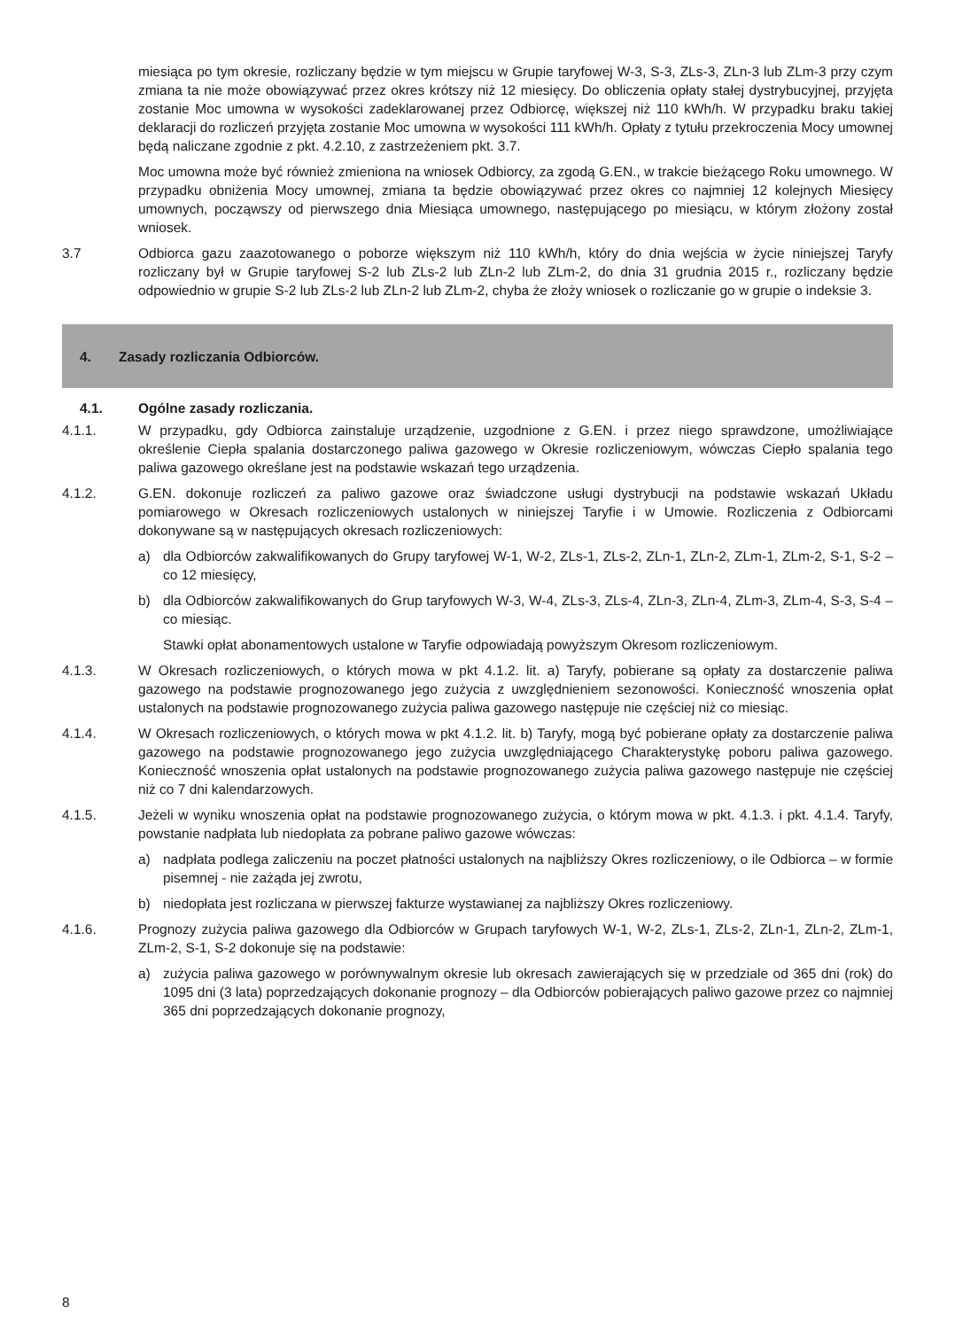miesiąca po tym okresie, rozliczany będzie w tym miejscu w Grupie taryfowej W-3, S-3, ZLs-3, ZLn-3 lub ZLm-3 przy czym zmiana ta nie może obowiązywać przez okres krótszy niż 12 miesięcy. Do obliczenia opłaty stałej dystrybucyjnej, przyjęta zostanie Moc umowna w wysokości zadeklarowanej przez Odbiorcę, większej niż 110 kWh/h. W przypadku braku takiej deklaracji do rozliczeń przyjęta zostanie Moc umowna w wysokości 111 kWh/h. Opłaty z tytułu przekroczenia Mocy umownej będą naliczane zgodnie z pkt. 4.2.10, z zastrzeżeniem pkt. 3.7.
Moc umowna może być również zmieniona na wniosek Odbiorcy, za zgodą G.EN., w trakcie bieżącego Roku umownego. W przypadku obniżenia Mocy umownej, zmiana ta będzie obowiązywać przez okres co najmniej 12 kolejnych Miesięcy umownych, począwszy od pierwszego dnia Miesiąca umownego, następującego po miesiącu, w którym złożony został wniosek.
3.7 Odbiorca gazu zaazotowanego o poborze większym niż 110 kWh/h, który do dnia wejścia w życie niniejszej Taryfy rozliczany był w Grupie taryfowej S-2 lub ZLs-2 lub ZLn-2 lub ZLm-2, do dnia 31 grudnia 2015 r., rozliczany będzie odpowiednio w grupie S-2 lub ZLs-2 lub ZLn-2 lub ZLm-2, chyba że złoży wniosek o rozliczanie go w grupie o indeksie 3.
4. Zasady rozliczania Odbiorców.
4.1. Ogólne zasady rozliczania.
4.1.1. W przypadku, gdy Odbiorca zainstaluje urządzenie, uzgodnione z G.EN. i przez niego sprawdzone, umożliwiające określenie Ciepła spalania dostarczonego paliwa gazowego w Okresie rozliczeniowym, wówczas Ciepło spalania tego paliwa gazowego określane jest na podstawie wskazań tego urządzenia.
4.1.2. G.EN. dokonuje rozliczeń za paliwo gazowe oraz świadczone usługi dystrybucji na podstawie wskazań Układu pomiarowego w Okresach rozliczeniowych ustalonych w niniejszej Taryfie i w Umowie. Rozliczenia z Odbiorcami dokonywane są w następujących okresach rozliczeniowych:
a) dla Odbiorców zakwalifikowanych do Grupy taryfowej W-1, W-2, ZLs-1, ZLs-2, ZLn-1, ZLn-2, ZLm-1, ZLm-2, S-1, S-2 – co 12 miesięcy,
b) dla Odbiorców zakwalifikowanych do Grup taryfowych W-3, W-4, ZLs-3, ZLs-4, ZLn-3, ZLn-4, ZLm-3, ZLm-4, S-3, S-4 – co miesiąc.
Stawki opłat abonamentowych ustalone w Taryfie odpowiadają powyższym Okresom rozliczeniowym.
4.1.3. W Okresach rozliczeniowych, o których mowa w pkt 4.1.2. lit. a) Taryfy, pobierane są opłaty za dostarczenie paliwa gazowego na podstawie prognozowanego jego zużycia z uwzględnieniem sezonowości. Konieczność wnoszenia opłat ustalonych na podstawie prognozowanego zużycia paliwa gazowego następuje nie częściej niż co miesiąc.
4.1.4. W Okresach rozliczeniowych, o których mowa w pkt 4.1.2. lit. b) Taryfy, mogą być pobierane opłaty za dostarczenie paliwa gazowego na podstawie prognozowanego jego zużycia uwzględniającego Charakterystykę poboru paliwa gazowego. Konieczność wnoszenia opłat ustalonych na podstawie prognozowanego zużycia paliwa gazowego następuje nie częściej niż co 7 dni kalendarzowych.
4.1.5. Jeżeli w wyniku wnoszenia opłat na podstawie prognozowanego zużycia, o którym mowa w pkt. 4.1.3. i pkt. 4.1.4. Taryfy, powstanie nadpłata lub niedopłata za pobrane paliwo gazowe wówczas:
a) nadpłata podlega zaliczeniu na poczet płatności ustalonych na najbliższy Okres rozliczeniowy, o ile Odbiorca – w formie pisemnej - nie zażąda jej zwrotu,
b) niedopłata jest rozliczana w pierwszej fakturze wystawianej za najbliższy Okres rozliczeniowy.
4.1.6. Prognozy zużycia paliwa gazowego dla Odbiorców w Grupach taryfowych W-1, W-2, ZLs-1, ZLs-2, ZLn-1, ZLn-2, ZLm-1, ZLm-2, S-1, S-2 dokonuje się na podstawie:
a) zużycia paliwa gazowego w porównywalnym okresie lub okresach zawierających się w przedziale od 365 dni (rok) do 1095 dni (3 lata) poprzedzających dokonanie prognozy – dla Odbiorców pobierających paliwo gazowe przez co najmniej 365 dni poprzedzających dokonanie prognozy,
8